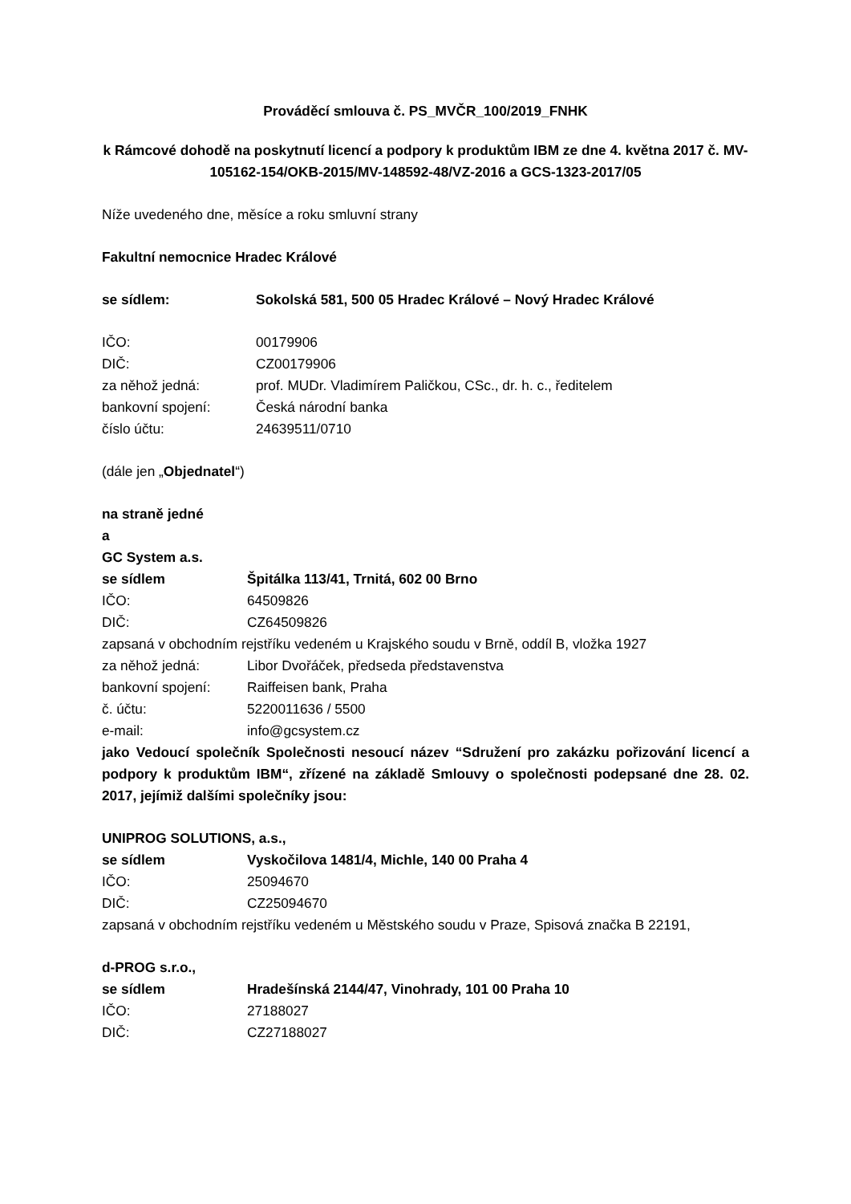Prováděcí smlouva č. PS_MVČR_100/2019_FNHK
k Rámcové dohodě na poskytnutí licencí a podpory k produktům IBM ze dne 4. května 2017 č. MV-105162-154/OKB-2015/MV-148592-48/VZ-2016 a GCS-1323-2017/05
Níže uvedeného dne, měsíce a roku smluvní strany
Fakultní nemocnice Hradec Králové
se sídlem: Sokolská 581, 500 05 Hradec Králové – Nový Hradec Králové
IČO: 00179906
DIČ: CZ00179906
za něhož jedná: prof. MUDr. Vladimírem Paličkou, CSc., dr. h. c., ředitelem
bankovní spojení: Česká národní banka
číslo účtu: 24639511/0710
(dále jen „Objednatel“)
na straně jedné
a
GC System a.s.
se sídlem Špitálka 113/41, Trnitá, 602 00 Brno
IČO: 64509826
DIČ: CZ64509826
zapsaná v obchodním rejstříku vedeném u Krajského soudu v Brně, oddíl B, vložka 1927
za něhož jedná: Libor Dvořáček, předseda představenstva
bankovní spojení: Raiffeisen bank, Praha
č. účtu: 5220011636 / 5500
e-mail: info@gcsystem.cz
jako Vedoucí společník Společnosti nesoucí název “Sdružení pro zakázku pořizování licencí a podpory k produktům IBM“, zřízené na základě Smlouvy o společnosti podepsané dne 28. 02. 2017, jejímiž dalšími společníky jsou:
UNIPROG SOLUTIONS, a.s.,
se sídlem Vyskočilova 1481/4, Michle, 140 00 Praha 4
IČO: 25094670
DIČ: CZ25094670
zapsaná v obchodním rejstříku vedeném u Městského soudu v Praze, Spisová značka B 22191,
d-PROG s.r.o.,
se sídlem Hradešínská 2144/47, Vinohrady, 101 00 Praha 10
IČO: 27188027
DIČ: CZ27188027